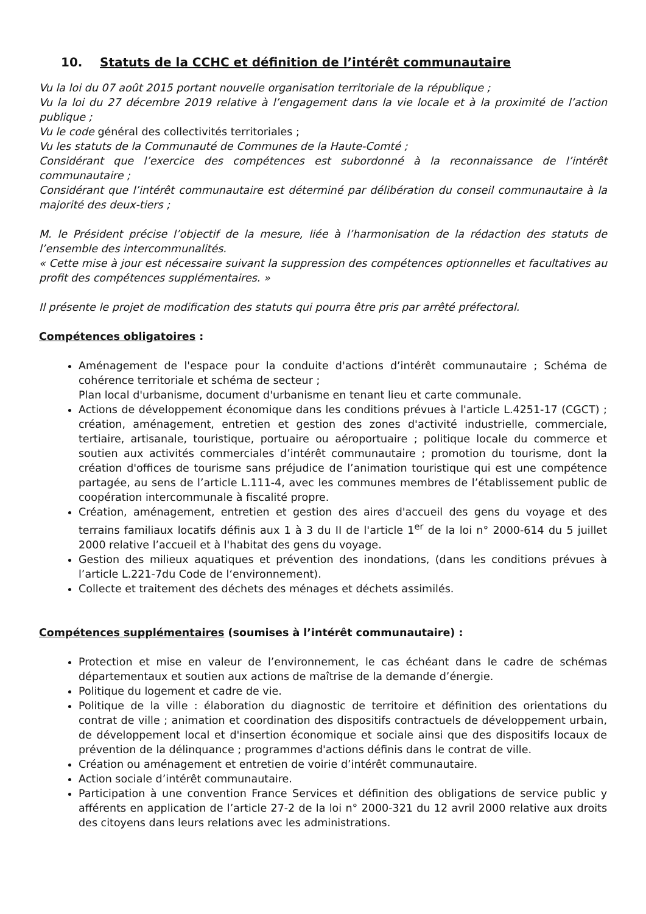10. Statuts de la CCHC et définition de l’intérêt communautaire
Vu la loi du 07 août 2015 portant nouvelle organisation territoriale de la république ;
Vu la loi du 27 décembre 2019 relative à l’engagement dans la vie locale et à la proximité de l’action publique ;
Vu le code général des collectivités territoriales ;
Vu les statuts de la Communauté de Communes de la Haute-Comté ;
Considérant que l’exercice des compétences est subordonné à la reconnaissance de l’intérêt communautaire ;
Considérant que l’intérêt communautaire est déterminé par délibération du conseil communautaire à la majorité des deux-tiers ;
M. le Président précise l’objectif de la mesure, liée à l’harmonisation de la rédaction des statuts de l’ensemble des intercommunalités.
« Cette mise à jour est nécessaire suivant la suppression des compétences optionnelles et facultatives au profit des compétences supplémentaires. »
Il présente le projet de modification des statuts qui pourra être pris par arrêté préfectoral.
Compétences obligatoires :
Aménagement de l'espace pour la conduite d'actions d’intérêt communautaire ; Schéma de cohérence territoriale et schéma de secteur ;
Plan local d'urbanisme, document d'urbanisme en tenant lieu et carte communale.
Actions de développement économique dans les conditions prévues à l'article L.4251-17 (CGCT) ; création, aménagement, entretien et gestion des zones d'activité industrielle, commerciale, tertiaire, artisanale, touristique, portuaire ou aéroportuaire ; politique locale du commerce et soutien aux activités commerciales d’intérêt communautaire ; promotion du tourisme, dont la création d'offices de tourisme sans préjudice de l’animation touristique qui est une compétence partagée, au sens de l’article L.111-4, avec les communes membres de l’établissement public de coopération intercommunale à fiscalité propre.
Création, aménagement, entretien et gestion des aires d'accueil des gens du voyage et des terrains familiaux locatifs définis aux 1 à 3 du II de l'article 1<sup>er</sup> de la loi n° 2000-614 du 5 juillet 2000 relative l’accueil et à l'habitat des gens du voyage.
Gestion des milieux aquatiques et prévention des inondations, (dans les conditions prévues à l’article L.221-7du Code de l‘environnement).
Collecte et traitement des déchets des ménages et déchets assimilés.
Compétences supplémentaires (soumises à l’intérêt communautaire) :
Protection et mise en valeur de l’environnement, le cas échéant dans le cadre de schémas départementaux et soutien aux actions de maîtrise de la demande d’énergie.
Politique du logement et cadre de vie.
Politique de la ville : élaboration du diagnostic de territoire et définition des orientations du contrat de ville ; animation et coordination des dispositifs contractuels de développement urbain, de développement local et d'insertion économique et sociale ainsi que des dispositifs locaux de prévention de la délinquance ; programmes d'actions définis dans le contrat de ville.
Création ou aménagement et entretien de voirie d’intérêt communautaire.
Action sociale d’intérêt communautaire.
Participation à une convention France Services et définition des obligations de service public y afférents en application de l’article 27-2 de la loi n° 2000-321 du 12 avril 2000 relative aux droits des citoyens dans leurs relations avec les administrations.